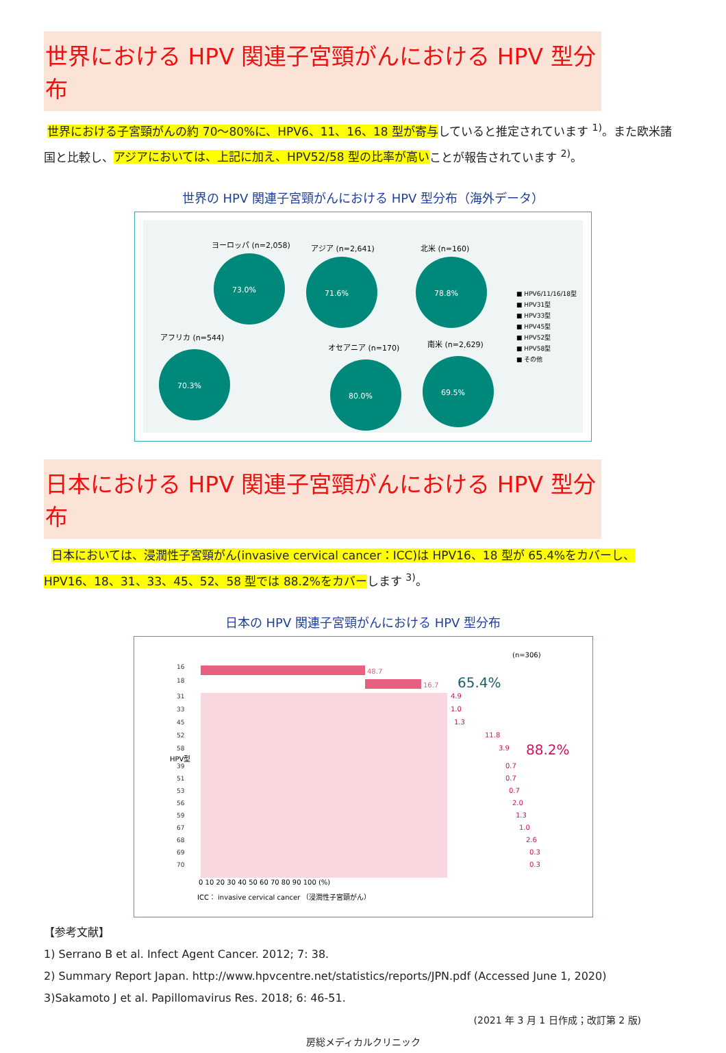世界における HPV 関連子宮頸がんにおける HPV 型分布
世界における子宮頸がんの約 70～80%に、HPV6、11、16、18 型が寄与していると推定されています <sup>1)</sup>。また欧米諸国と比較し、アジアにおいては、上記に加え、HPV52/58 型の比率が高いことが報告されています <sup>2)</sup>。
世界の HPV 関連子宮頸がんにおける HPV 型分布（海外データ）
ヨーロッパ (n=2,058)
73.0%
アジア (n=2,641)
71.6%
北米 (n=160)
78.8%
アフリカ (n=544)
70.3%
オセアニア (n=170)
80.0%
南米 (n=2,629)
69.5%
■ HPV6/11/16/18型
■ HPV31型
■ HPV33型
■ HPV45型
■ HPV52型
■ HPV58型
■ その他
日本における HPV 関連子宮頸がんにおける HPV 型分布
日本においては、浸潤性子宮頸がん(invasive cervical cancer：ICC)は HPV16、18 型が 65.4%をカバーし、HPV16、18、31、33、45、52、58 型では 88.2%をカバーします <sup>3)</sup>。
日本の HPV 関連子宮頸がんにおける HPV 型分布
(n=306)
HPV型
48.7
16.7
65.4%
88.2%
16
18
31
33
45
52
58
39
51
53
56
59
67
68
69
70
4.9
1.0
1.3
11.8
3.9
0.7
0.7
0.7
2.0
1.3
1.0
2.6
0.3
0.3
0 10 20 30 40 50 60 70 80 90 100 (%)
ICC： invasive cervical cancer （浸潤性子宮頸がん）
【参考文献】
1) Serrano B et al. Infect Agent Cancer. 2012; 7: 38.
2) Summary Report Japan. http://www.hpvcentre.net/statistics/reports/JPN.pdf (Accessed June 1, 2020)
3)Sakamoto J et al. Papillomavirus Res. 2018; 6: 46-51.
(2021 年 3 月 1 日作成；改訂第 2 版)
房総メディカルクリニック